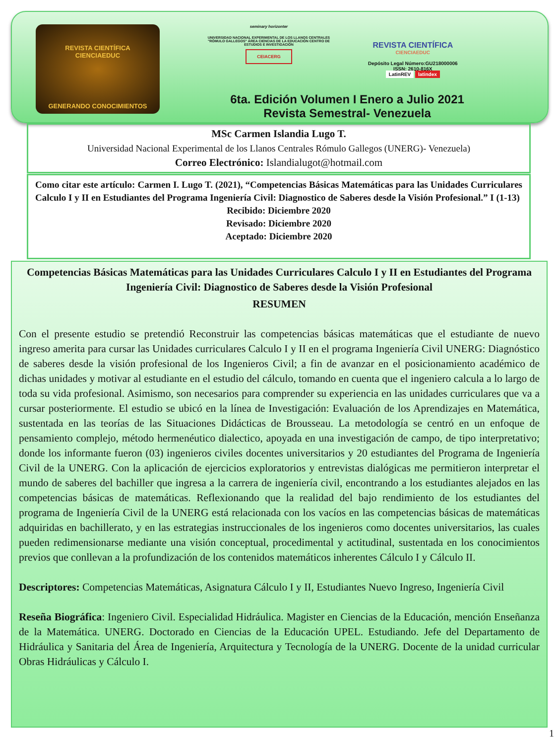REVISTA CIENTÍFICA
CIENCIAEDUC
GENERANDO CONOCIMIENTOS
seminary horizonter
UNIVERSIDAD NACIONAL EXPERIMENTAL DE LOS LLANOS CENTRALES "RÓMULO GALLEGOS" ÁREA CIENCIAS DE LA EDUCACIÓN CENTRO DE ESTUDIOS E INVESTIGACIÓN
CEIACERG
REVISTA CIENTÍFICA
CIENCIAEDUC
Depósito Legal Número:GU218000006
ISSN: 2610-816X
LatinREV latindex
6ta. Edición Volumen I Enero a Julio 2021
Revista Semestral- Venezuela
MSc Carmen Islandia Lugo T.
Universidad Nacional Experimental de los Llanos Centrales Rómulo Gallegos (UNERG)- Venezuela)
Correo Electrónico: Islandialugot@hotmail.com
Como citar este artículo: Carmen I. Lugo T. (2021), “Competencias Básicas Matemáticas para las Unidades Curriculares Calculo I y II en Estudiantes del Programa Ingeniería Civil: Diagnostico de Saberes desde la Visión Profesional.” I (1-13)
Recibido: Diciembre 2020
Revisado: Diciembre 2020
Aceptado: Diciembre 2020
Competencias Básicas Matemáticas para las Unidades Curriculares Calculo I y II en Estudiantes del Programa Ingeniería Civil: Diagnostico de Saberes desde la Visión Profesional
RESUMEN
Con el presente estudio se pretendió Reconstruir las competencias básicas matemáticas que el estudiante de nuevo ingreso amerita para cursar las Unidades curriculares Calculo I y II en el programa Ingeniería Civil UNERG: Diagnóstico de saberes desde la visión profesional de los Ingenieros Civil; a fin de avanzar en el posicionamiento académico de dichas unidades y motivar al estudiante en el estudio del cálculo, tomando en cuenta que el ingeniero calcula a lo largo de toda su vida profesional. Asimismo, son necesarios para comprender su experiencia en las unidades curriculares que va a cursar posteriormente. El estudio se ubicó en la línea de Investigación: Evaluación de los Aprendizajes en Matemática, sustentada en las teorías de las Situaciones Didácticas de Brousseau. La metodología se centró en un enfoque de pensamiento complejo, método hermenéutico dialectico, apoyada en una investigación de campo, de tipo interpretativo; donde los informante fueron (03) ingenieros civiles docentes universitarios y 20 estudiantes del Programa de Ingeniería Civil de la UNERG. Con la aplicación de ejercicios exploratorios y entrevistas dialógicas me permitieron interpretar el mundo de saberes del bachiller que ingresa a la carrera de ingeniería civil, encontrando a los estudiantes alejados en las competencias básicas de matemáticas. Reflexionando que la realidad del bajo rendimiento de los estudiantes del programa de Ingeniería Civil de la UNERG está relacionada con los vacíos en las competencias básicas de matemáticas adquiridas en bachillerato, y en las estrategias instruccionales de los ingenieros como docentes universitarios, las cuales pueden redimensionarse mediante una visión conceptual, procedimental y actitudinal, sustentada en los conocimientos previos que conllevan a la profundización de los contenidos matemáticos inherentes Cálculo I y Cálculo II.
Descriptores: Competencias Matemáticas, Asignatura Cálculo I y II, Estudiantes Nuevo Ingreso, Ingeniería Civil
Reseña Biográfica: Ingeniero Civil. Especialidad Hidráulica. Magister en Ciencias de la Educación, mención Enseñanza de la Matemática. UNERG. Doctorado en Ciencias de la Educación UPEL. Estudiando. Jefe del Departamento de Hidráulica y Sanitaria del Área de Ingeniería, Arquitectura y Tecnología de la UNERG. Docente de la unidad curricular Obras Hidráulicas y Cálculo I.
1